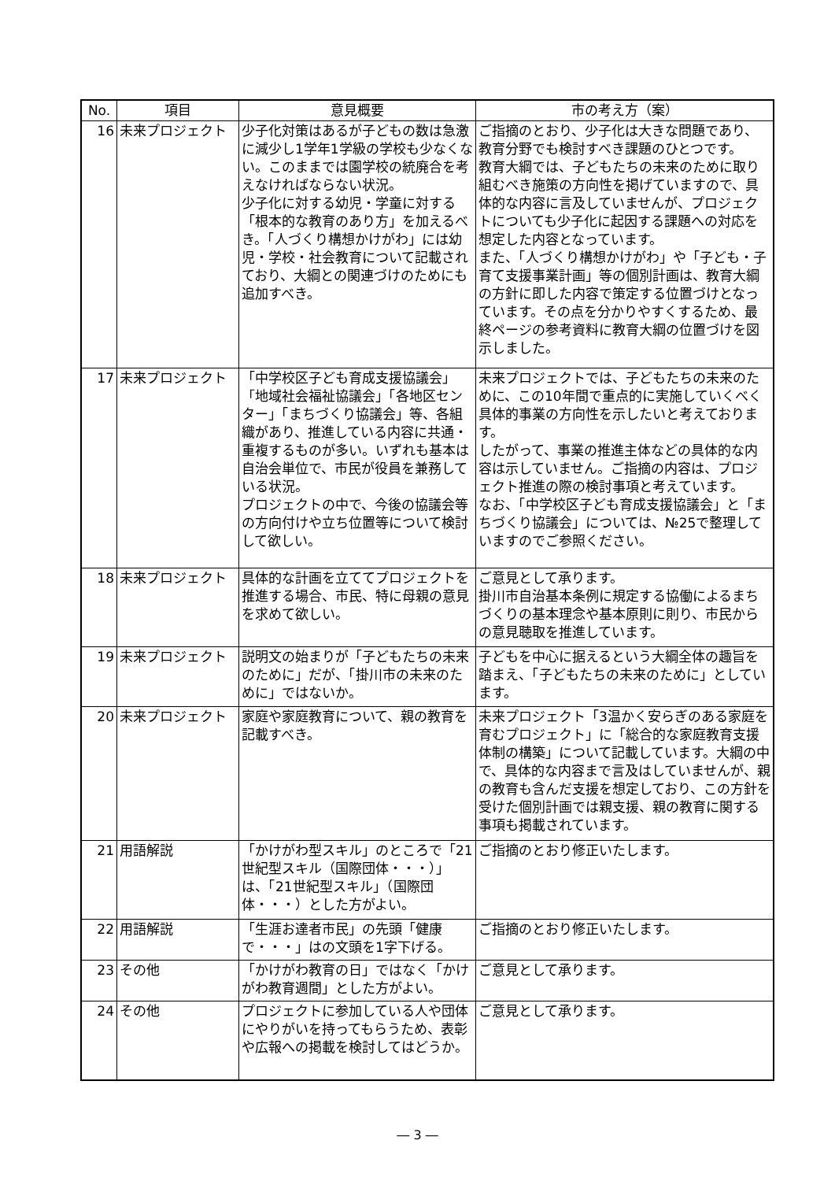| No. | 項目 | 意見概要 | 市の考え方（案） |
| --- | --- | --- | --- |
| 16 | 未来プロジェクト | 少子化対策はあるが子どもの数は急激に減少し1学年1学級の学校も少なくない。このままでは園学校の統廃合を考えなければならない状況。 少子化に対する幼児・学童に対する「根本的な教育のあり方」を加えるべき。「人づくり構想かけがわ」には幼児・学校・社会教育について記載されており、大綱との関連づけのためにも追加すべき。 | ご指摘のとおり、少子化は大きな問題であり、教育分野でも検討すべき課題のひとつです。 教育大綱では、子どもたちの未来のために取り組むべき施策の方向性を掲げていますので、具体的な内容に言及していませんが、プロジェクトについても少子化に起因する課題への対応を想定した内容となっています。 また、「人づくり構想かけがわ」や「子ども・子育て支援事業計画」等の個別計画は、教育大綱の方針に即した内容で策定する位置づけとなっています。その点を分かりやすくするため、最終ページの参考資料に教育大綱の位置づけを図示しました。 |
| 17 | 未来プロジェクト | 「中学校区子ども育成支援協議会」「地域社会福祉協議会」「各地区センター」「まちづくり協議会」等、各組織があり、推進している内容に共通・重複するものが多い。いずれも基本は自治会単位で、市民が役員を兼務している状況。 プロジェクトの中で、今後の協議会等の方向付けや立ち位置等について検討して欲しい。 | 未来プロジェクトでは、子どもたちの未来のために、この10年間で重点的に実施していくべく具体的事業の方向性を示したいと考えております。 したがって、事業の推進主体などの具体的な内容は示していません。ご指摘の内容は、プロジェクト推進の際の検討事項と考えています。 なお、「中学校区子ども育成支援協議会」と「まちづくり協議会」については、№25で整理していますのでご参照ください。 |
| 18 | 未来プロジェクト | 具体的な計画を立ててプロジェクトを推進する場合、市民、特に母親の意見を求めて欲しい。 | ご意見として承ります。 掛川市自治基本条例に規定する協働によるまちづくりの基本理念や基本原則に則り、市民からの意見聴取を推進しています。 |
| 19 | 未来プロジェクト | 説明文の始まりが「子どもたちの未来のために」だが、「掛川市の未来のために」ではないか。 | 子どもを中心に据えるという大綱全体の趣旨を踏まえ、「子どもたちの未来のために」としています。 |
| 20 | 未来プロジェクト | 家庭や家庭教育について、親の教育を記載すべき。 | 未来プロジェクト「3温かく安らぎのある家庭を育むプロジェクト」に「総合的な家庭教育支援体制の構築」について記載しています。大綱の中で、具体的な内容まで言及はしていませんが、親の教育も含んだ支援を想定しており、この方針を受けた個別計画では親支援、親の教育に関する事項も掲載されています。 |
| 21 | 用語解説 | 「かけがわ型スキル」のところで「21世紀型スキル（国際団体・・・）」は、「21世紀型スキル」（国際団体・・・）とした方がよい。 | ご指摘のとおり修正いたします。 |
| 22 | 用語解説 | 「生涯お達者市民」の先頭「健康で・・・」はの文頭を1字下げる。 | ご指摘のとおり修正いたします。 |
| 23 | その他 | 「かけがわ教育の日」ではなく「かけがわ教育週間」とした方がよい。 | ご意見として承ります。 |
| 24 | その他 | プロジェクトに参加している人や団体にやりがいを持ってもらうため、表彰や広報への掲載を検討してはどうか。 | ご意見として承ります。 |
― 3 ―